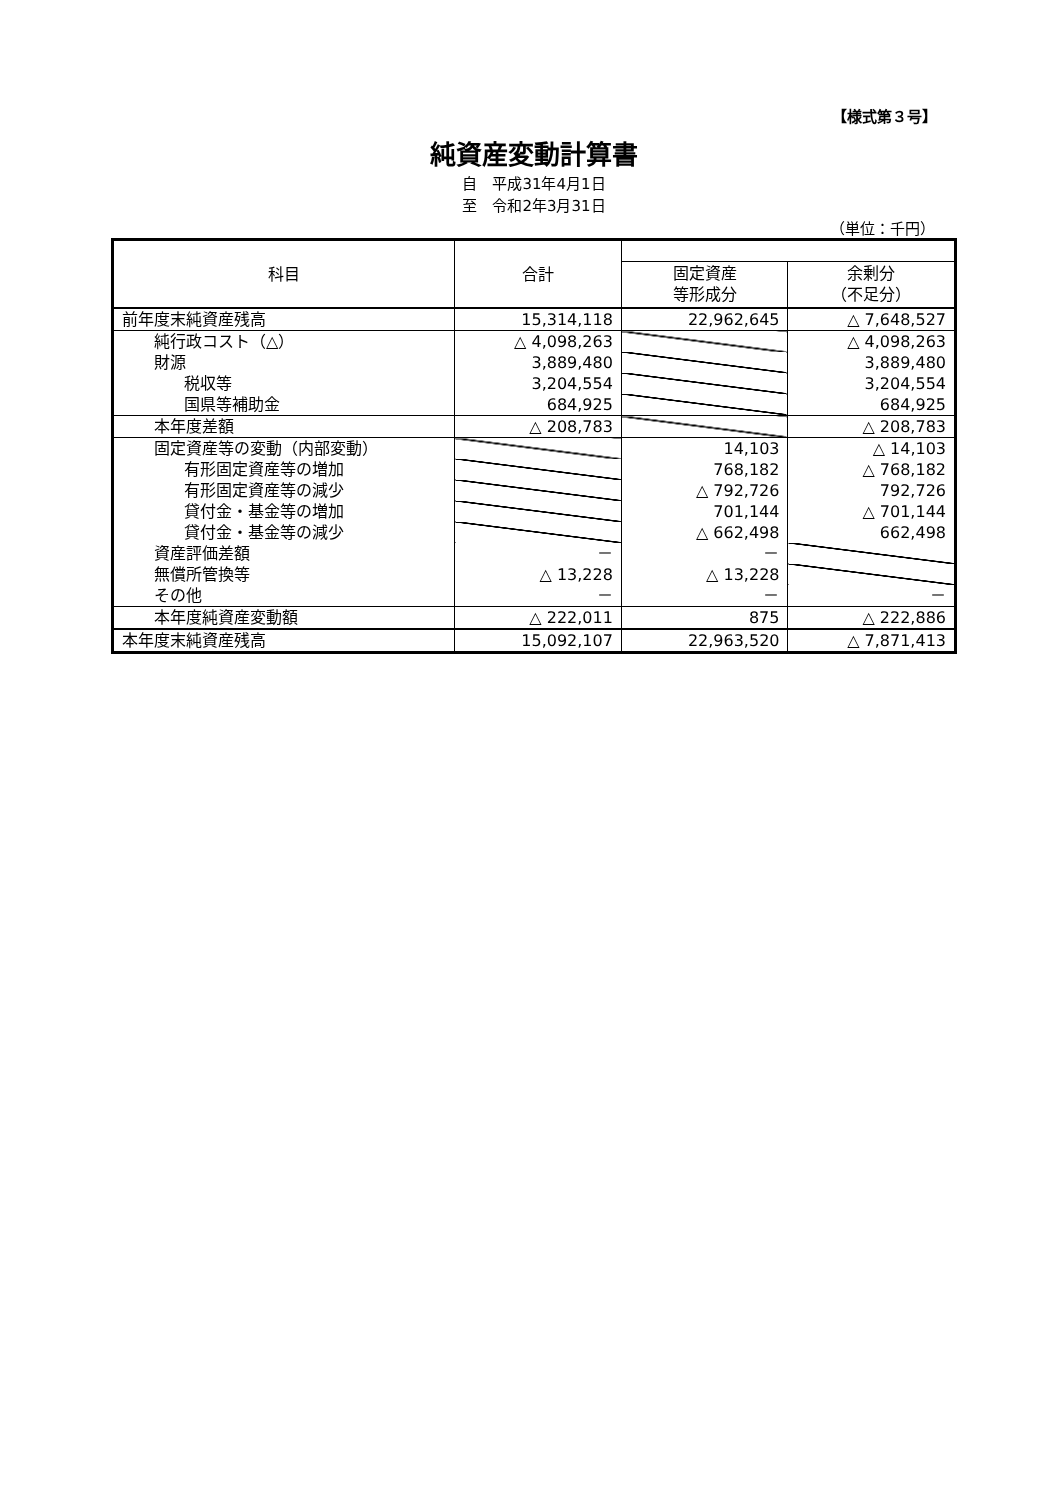【様式第３号】
純資産変動計算書
自　平成31年4月1日
至　令和2年3月31日
（単位：千円）
| 科目 | 合計 | | |
| --- | --- | --- | --- |
| | | 固定資産 等形成分 | 余剰分 （不足分） |
| 前年度末純資産残高 | 15,314,118 | 22,962,645 | △ 7,648,527 |
| 純行政コスト（△） | △ 4,098,263 | | △ 4,098,263 |
| 財源 | 3,889,480 | | 3,889,480 |
| 税収等 | 3,204,554 | | 3,204,554 |
| 国県等補助金 | 684,925 | | 684,925 |
| 本年度差額 | △ 208,783 | | △ 208,783 |
| 固定資産等の変動（内部変動） | | 14,103 | △ 14,103 |
| 有形固定資産等の増加 | | 768,182 | △ 768,182 |
| 有形固定資産等の減少 | | △ 792,726 | 792,726 |
| 貸付金・基金等の増加 | | 701,144 | △ 701,144 |
| 貸付金・基金等の減少 | | △ 662,498 | 662,498 |
| 資産評価差額 | － | － | |
| 無償所管換等 | △ 13,228 | △ 13,228 | |
| その他 | － | － | － |
| 本年度純資産変動額 | △ 222,011 | 875 | △ 222,886 |
| 本年度末純資産残高 | 15,092,107 | 22,963,520 | △ 7,871,413 |